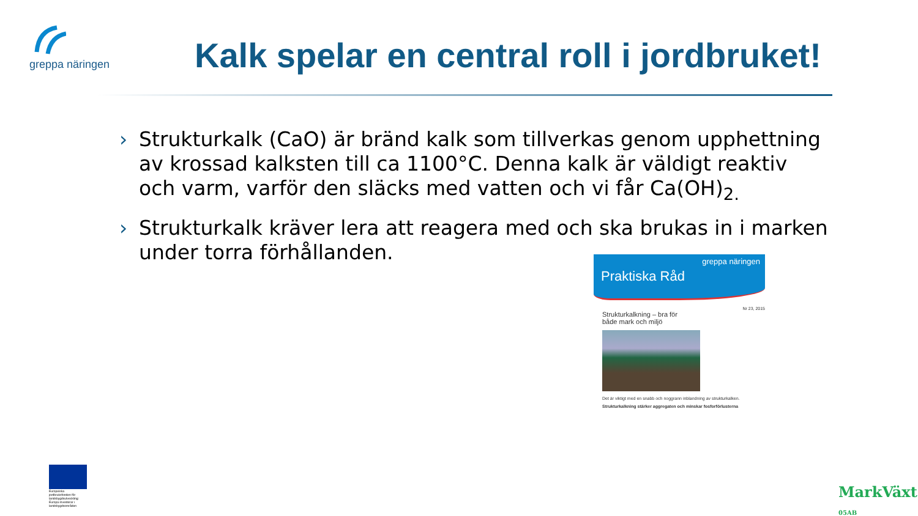greppa näringen
Kalk spelar en central roll i jordbruket!
› Strukturkalk (CaO) är bränd kalk som tillverkas genom upphettning av krossad kalksten till ca 1100°C. Denna kalk är väldigt reaktiv och varm, varför den släcks med vatten och vi får Ca(OH)<sub>2.</sub>
› Strukturkalk kräver lera att reagera med och ska brukas in i marken under torra förhållanden.
greppa näringen
Praktiska Råd
Nr 23, 2015
Strukturkalkning – bra för
både mark och miljö
Det är viktigt med en snabb och noggrann inblandning av strukturkalken.
Strukturkalkning stärker aggregaten och minskar fosforförlusterna
Europeiska jordbruksfonden för landsbygdsutveckling: Europa investerar i landsbygdsområden
MarkVäxt
05AB